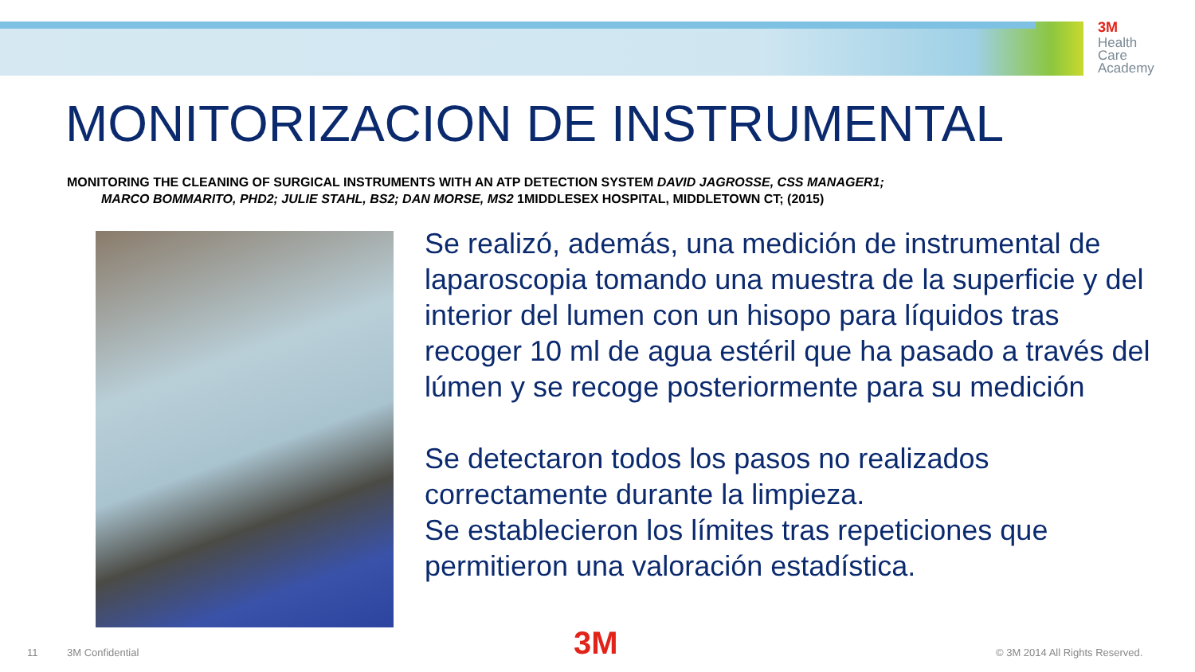3M
Health
Care
Academy
MONITORIZACION DE INSTRUMENTAL
MONITORING THE CLEANING OF SURGICAL INSTRUMENTS WITH AN ATP DETECTION SYSTEM DAVID JAGROSSE, CSS MANAGER1;
MARCO BOMMARITO, PHD2; JULIE STAHL, BS2; DAN MORSE, MS2 1MIDDLESEX HOSPITAL, MIDDLETOWN CT; (2015)
Se realizó, además, una medición de instrumental de laparoscopia tomando una muestra de la superficie y del interior del lumen con un hisopo para líquidos tras recoger 10 ml de agua estéril que ha pasado a través del lúmen y se recoge posteriormente para su medición
Se detectaron todos los pasos no realizados correctamente durante la limpieza.
Se establecieron los límites tras repeticiones que permitieron una valoración estadística.
11 3M Confidential 3M © 3M 2014 All Rights Reserved.